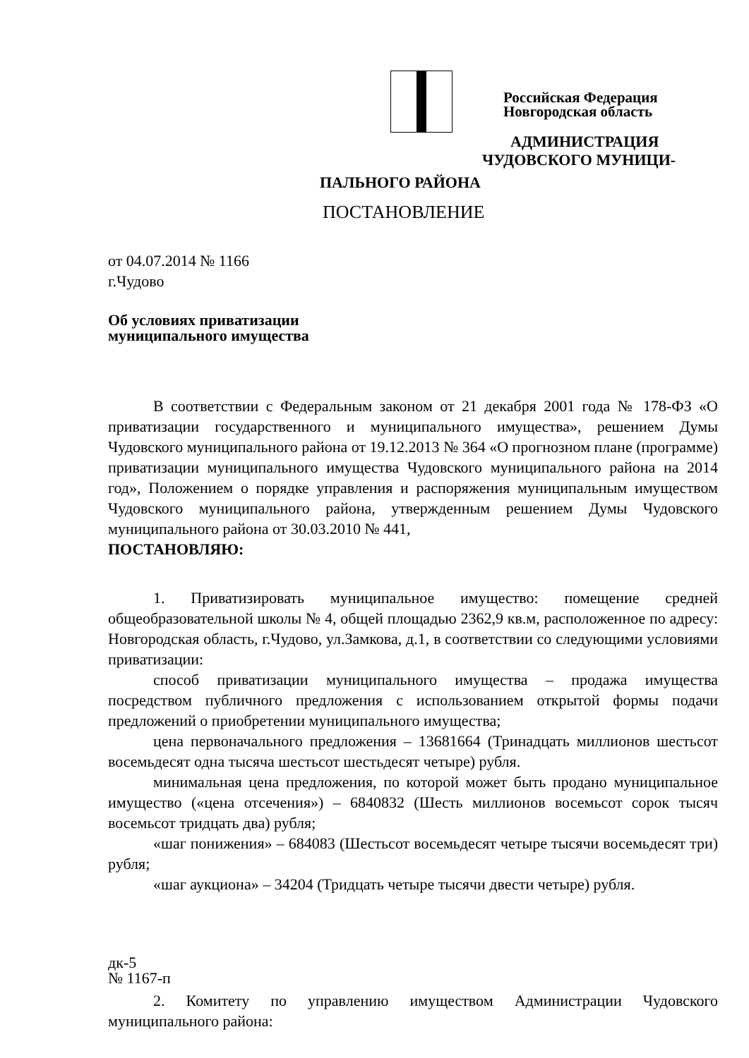Российская Федерация
Новгородская область
АДМИНИСТРАЦИЯ
ЧУДОВСКОГО МУНИЦИ-
ПАЛЬНОГО РАЙОНА
ПОСТАНОВЛЕНИЕ
от 04.07.2014 № 1166
г.Чудово
Об условиях приватизации
муниципального имущества
В соответствии с Федеральным законом от 21 декабря 2001 года № 178-ФЗ «О приватизации государственного и муниципального имущества», решением Думы Чудовского муниципального района от 19.12.2013 № 364 «О прогнозном плане (программе) приватизации муниципального имущества Чудовского муниципального района на 2014 год», Положением о порядке управления и распоряжения муниципальным имуществом Чудовского муниципального района, утвержденным решением Думы Чудовского муниципального района от 30.03.2010 № 441,
ПОСТАНОВЛЯЮ:
1. Приватизировать муниципальное имущество: помещение средней общеобразовательной школы № 4, общей площадью 2362,9 кв.м, расположенное по адресу: Новгородская область, г.Чудово, ул.Замкова, д.1, в соответствии со следующими условиями приватизации:
способ приватизации муниципального имущества – продажа имущества посредством публичного предложения с использованием открытой формы подачи предложений о приобретении муниципального имущества;
цена первоначального предложения – 13681664 (Тринадцать миллионов шестьсот восемьдесят одна тысяча шестьсот шестьдесят четыре) рубля.
минимальная цена предложения, по которой может быть продано муниципальное имущество («цена отсечения») – 6840832 (Шесть миллионов восемьсот сорок тысяч восемьсот тридцать два) рубля;
«шаг понижения» – 684083 (Шестьсот восемьдесят четыре тысячи восемьдесят три) рубля;
«шаг аукциона» – 34204 (Тридцать четыре тысячи двести четыре) рубля.
дк-5
№ 1167-п
2. Комитету по управлению имуществом Администрации Чудовского муниципального района: